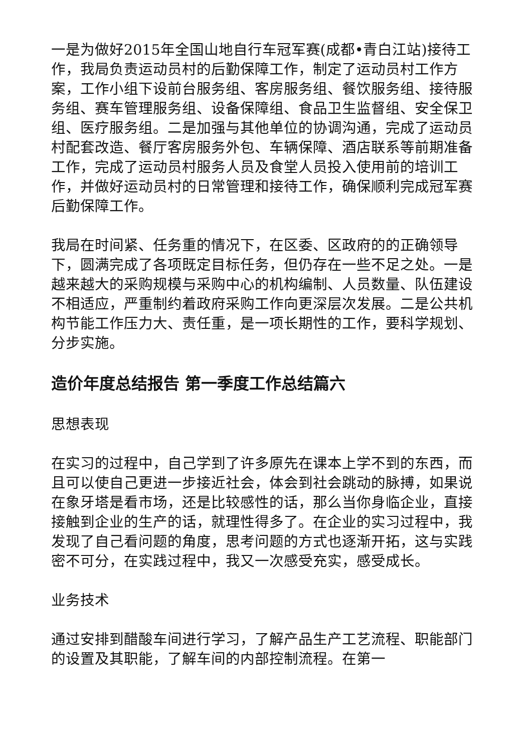一是为做好2015年全国山地自行车冠军赛(成都•青白江站)接待工作，我局负责运动员村的后勤保障工作，制定了运动员村工作方案，工作小组下设前台服务组、客房服务组、餐饮服务组、接待服务组、赛车管理服务组、设备保障组、食品卫生监督组、安全保卫组、医疗服务组。二是加强与其他单位的协调沟通，完成了运动员村配套改造、餐厅客房服务外包、车辆保障、酒店联系等前期准备工作，完成了运动员村服务人员及食堂人员投入使用前的培训工作，并做好运动员村的日常管理和接待工作，确保顺利完成冠军赛后勤保障工作。
我局在时间紧、任务重的情况下，在区委、区政府的的正确领导下，圆满完成了各项既定目标任务，但仍存在一些不足之处。一是越来越大的采购规模与采购中心的机构编制、人员数量、队伍建设不相适应，严重制约着政府采购工作向更深层次发展。二是公共机构节能工作压力大、责任重，是一项长期性的工作，要科学规划、分步实施。
造价年度总结报告 第一季度工作总结篇六
思想表现
在实习的过程中，自己学到了许多原先在课本上学不到的东西，而且可以使自己更进一步接近社会，体会到社会跳动的脉搏，如果说在象牙塔是看市场，还是比较感性的话，那么当你身临企业，直接接触到企业的生产的话，就理性得多了。在企业的实习过程中，我发现了自己看问题的角度，思考问题的方式也逐渐开拓，这与实践密不可分，在实践过程中，我又一次感受充实，感受成长。
业务技术
通过安排到醋酸车间进行学习，了解产品生产工艺流程、职能部门的设置及其职能，了解车间的内部控制流程。在第一